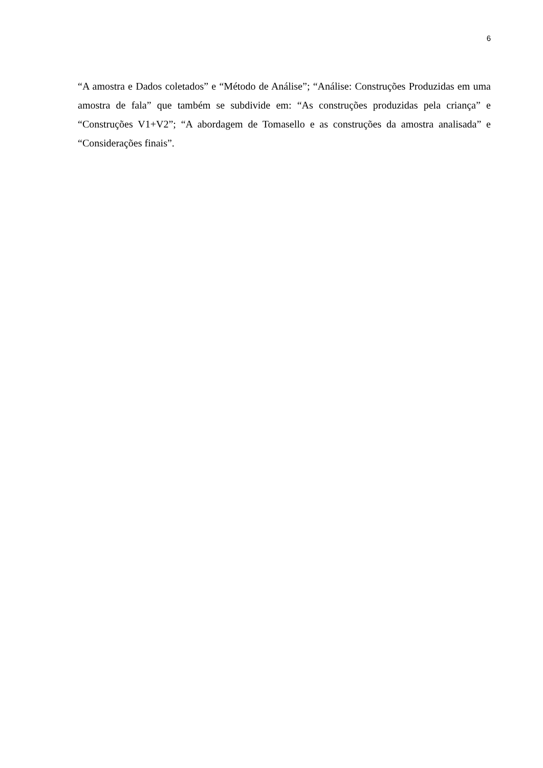6
“A amostra e Dados coletados” e “Método de Análise”; “Análise: Construções Produzidas em uma amostra de fala” que também se subdivide em: “As construções produzidas pela criança” e “Construções V1+V2”; “A abordagem de Tomasello e as construções da amostra analisada” e “Considerações finais”.